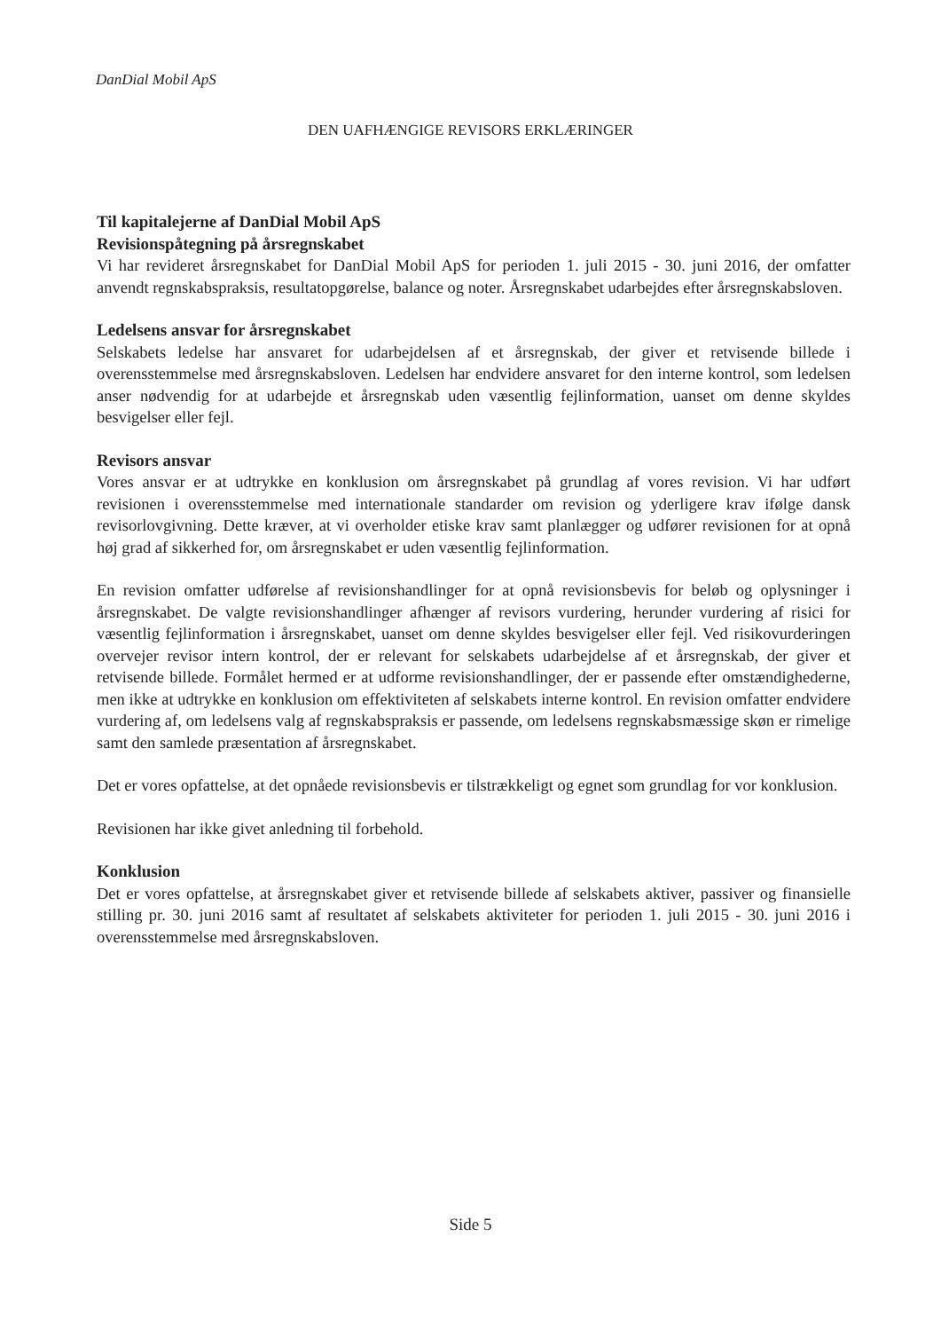DanDial Mobil ApS
DEN UAFHÆNGIGE REVISORS ERKLÆRINGER
Til kapitalejerne af DanDial Mobil ApS
Revisionspåtegning på årsregnskabet
Vi har revideret årsregnskabet for DanDial Mobil ApS for perioden 1. juli 2015 - 30. juni 2016, der omfatter anvendt regnskabspraksis, resultatopgørelse, balance og noter. Årsregnskabet udarbejdes efter årsregnskabsloven.
Ledelsens ansvar for årsregnskabet
Selskabets ledelse har ansvaret for udarbejdelsen af et årsregnskab, der giver et retvisende billede i overensstemmelse med årsregnskabsloven. Ledelsen har endvidere ansvaret for den interne kontrol, som ledelsen anser nødvendig for at udarbejde et årsregnskab uden væsentlig fejlinformation, uanset om denne skyldes besvigelser eller fejl.
Revisors ansvar
Vores ansvar er at udtrykke en konklusion om årsregnskabet på grundlag af vores revision. Vi har udført revisionen i overensstemmelse med internationale standarder om revision og yderligere krav ifølge dansk revisorlovgivning. Dette kræver, at vi overholder etiske krav samt planlægger og udfører revisionen for at opnå høj grad af sikkerhed for, om årsregnskabet er uden væsentlig fejlinformation.
En revision omfatter udførelse af revisionshandlinger for at opnå revisionsbevis for beløb og oplysninger i årsregnskabet. De valgte revisionshandlinger afhænger af revisors vurdering, herunder vurdering af risici for væsentlig fejlinformation i årsregnskabet, uanset om denne skyldes besvigelser eller fejl. Ved risikovurderingen overvejer revisor intern kontrol, der er relevant for selskabets udarbejdelse af et årsregnskab, der giver et retvisende billede. Formålet hermed er at udforme revisionshandlinger, der er passende efter omstændighederne, men ikke at udtrykke en konklusion om effektiviteten af selskabets interne kontrol. En revision omfatter endvidere vurdering af, om ledelsens valg af regnskabspraksis er passende, om ledelsens regnskabsmæssige skøn er rimelige samt den samlede præsentation af årsregnskabet.
Det er vores opfattelse, at det opnåede revisionsbevis er tilstrækkeligt og egnet som grundlag for vor konklusion.
Revisionen har ikke givet anledning til forbehold.
Konklusion
Det er vores opfattelse, at årsregnskabet giver et retvisende billede af selskabets aktiver, passiver og finansielle stilling pr. 30. juni 2016 samt af resultatet af selskabets aktiviteter for perioden 1. juli 2015 - 30. juni 2016 i overensstemmelse med årsregnskabsloven.
Side 5